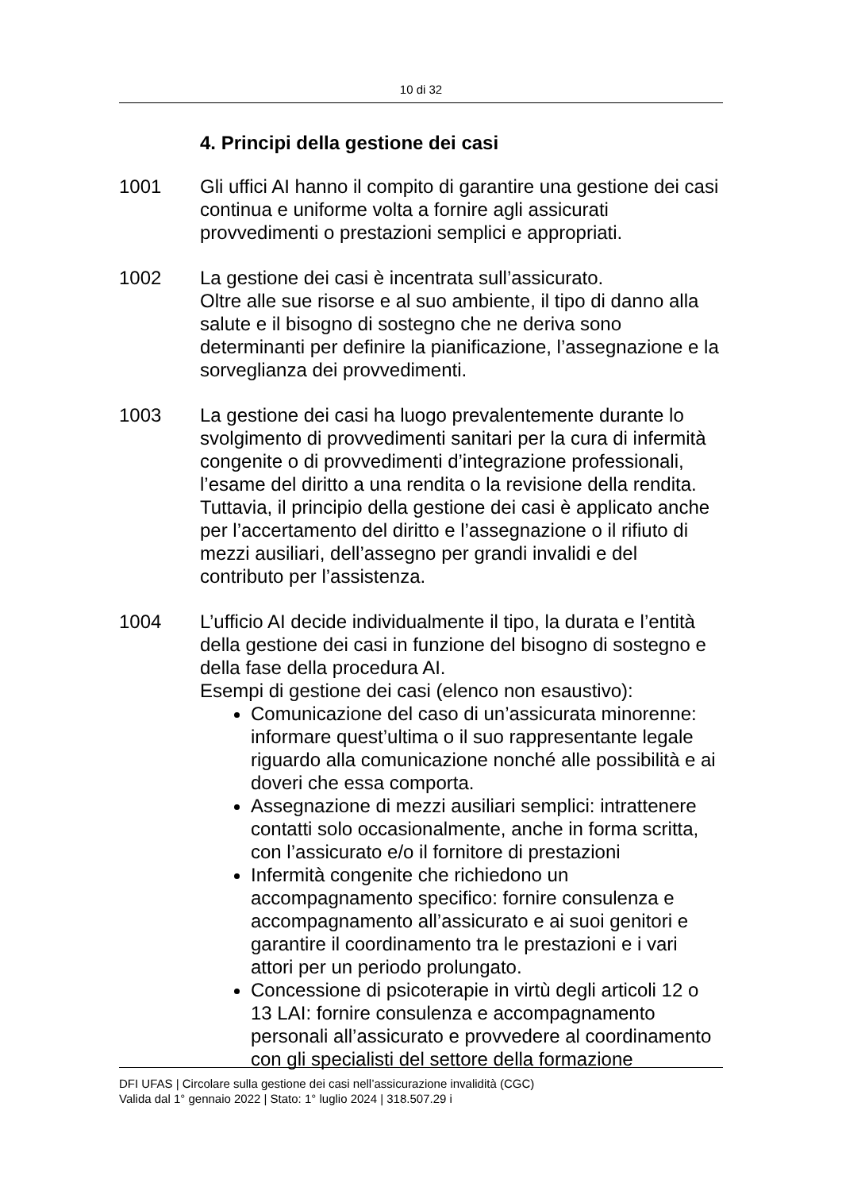10 di 32
4. Principi della gestione dei casi
1001 Gli uffici AI hanno il compito di garantire una gestione dei casi continua e uniforme volta a fornire agli assicurati provvedimenti o prestazioni semplici e appropriati.
1002 La gestione dei casi è incentrata sull’assicurato.
Oltre alle sue risorse e al suo ambiente, il tipo di danno alla salute e il bisogno di sostegno che ne deriva sono determinanti per definire la pianificazione, l’assegnazione e la sorveglianza dei provvedimenti.
1003 La gestione dei casi ha luogo prevalentemente durante lo svolgimento di provvedimenti sanitari per la cura di infermità congenite o di provvedimenti d’integrazione professionali, l’esame del diritto a una rendita o la revisione della rendita. Tuttavia, il principio della gestione dei casi è applicato anche per l’accertamento del diritto e l’assegnazione o il rifiuto di mezzi ausiliari, dell’assegno per grandi invalidi e del contributo per l’assistenza.
1004 L’ufficio AI decide individualmente il tipo, la durata e l’entità della gestione dei casi in funzione del bisogno di sostegno e della fase della procedura AI.
Esempi di gestione dei casi (elenco non esaustivo):
Comunicazione del caso di un’assicurata minorenne: informare quest’ultima o il suo rappresentante legale riguardo alla comunicazione nonché alle possibilità e ai doveri che essa comporta.
Assegnazione di mezzi ausiliari semplici: intrattenere contatti solo occasionalmente, anche in forma scritta, con l’assicurato e/o il fornitore di prestazioni
Infermità congenite che richiedono un accompagnamento specifico: fornire consulenza e accompagnamento all’assicurato e ai suoi genitori e garantire il coordinamento tra le prestazioni e i vari attori per un periodo prolungato.
Concessione di psicoterapie in virtù degli articoli 12 o 13 LAI: fornire consulenza e accompagnamento personali all’assicurato e provvedere al coordinamento con gli specialisti del settore della formazione
DFI UFAS | Circolare sulla gestione dei casi nell’assicurazione invalidità (CGC)
Valida dal 1° gennaio 2022 | Stato: 1° luglio 2024 | 318.507.29 i